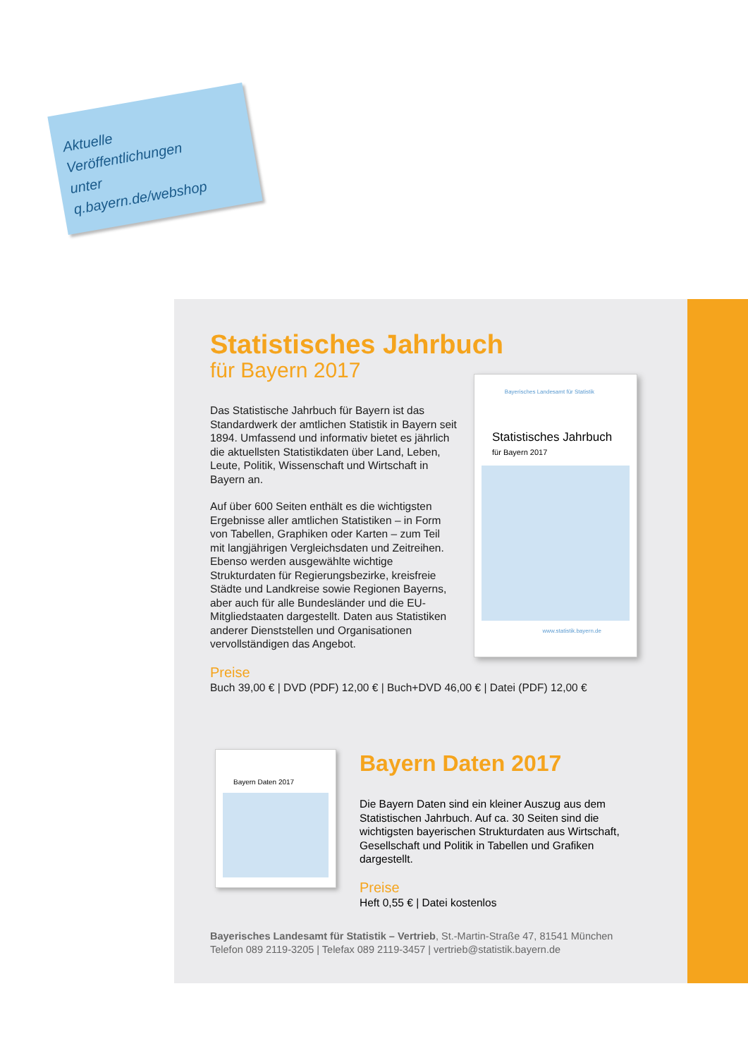Aktuelle
Veröffentlichungen
unter
q.bayern.de/webshop
Bayerisches Landesamt für Statistik
Statistisches Jahrbuch
für Bayern 2017
www.statistik.bayern.de
Bayern Daten 2017
Statistisches Jahrbuch
für Bayern 2017
Das Statistische Jahrbuch für Bayern ist das Standardwerk der amtlichen Statistik in Bayern seit 1894. Umfassend und informativ bietet es jährlich die aktuellsten Statistikdaten über Land, Leben, Leute, Politik, Wissenschaft und Wirtschaft in Bayern an.
Auf über 600 Seiten enthält es die wichtigsten Ergebnisse aller amtlichen Statistiken – in Form von Tabellen, Graphiken oder Karten – zum Teil mit langjährigen Vergleichsdaten und Zeitreihen. Ebenso werden ausgewählte wichtige Strukturdaten für Regierungsbezirke, kreisfreie Städte und Landkreise sowie Regionen Bayerns, aber auch für alle Bundesländer und die EU-Mitgliedstaaten dargestellt. Daten aus Statistiken anderer Dienststellen und Organisationen vervollständigen das Angebot.
Preise
Buch 39,00 € | DVD (PDF) 12,00 € | Buch+DVD 46,00 € | Datei (PDF) 12,00 €
Bayern Daten 2017
Die Bayern Daten sind ein kleiner Auszug aus dem Statistischen Jahrbuch. Auf ca. 30 Seiten sind die wichtigsten bayerischen Strukturdaten aus Wirtschaft, Gesellschaft und Politik in Tabellen und Grafiken dargestellt.
Preise
Heft 0,55 € | Datei kostenlos
Bayerisches Landesamt für Statistik – Vertrieb, St.-Martin-Straße 47, 81541 München
Telefon 089 2119-3205 | Telefax 089 2119-3457 | vertrieb@statistik.bayern.de